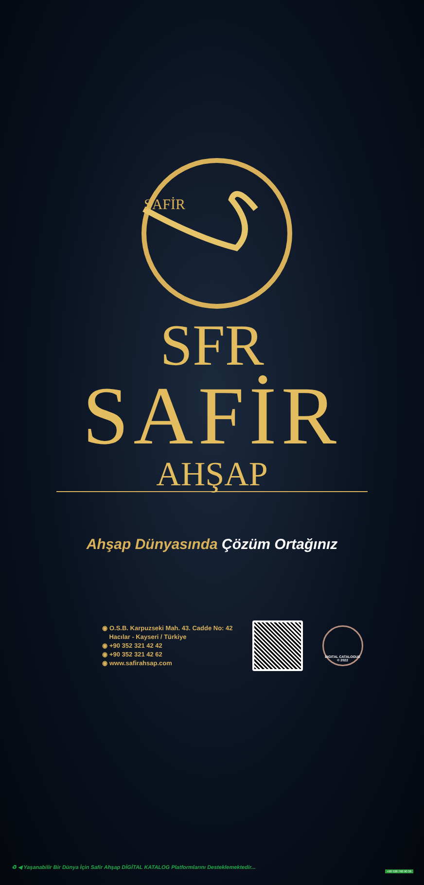SAFİR
SFR
SAFİR
AHŞAP
Ahşap Dünyasında Çözüm Ortağınız
◉ O.S.B. Karpuzseki Mah. 43. Cadde No: 42
Hacılar - Kayseri / Türkiye
◉ +90 352 321 42 42
◉ +90 352 321 42 62
◉ www.safirahsap.com
DIGITAL CATALOGUE
© 2022
♻ ◀ Yaşanabilir Bir Dünya İçin Safir Ahşap DİGİTAL KATALOG Platformlarını Desteklemektedir...
+90 538 760 90 36